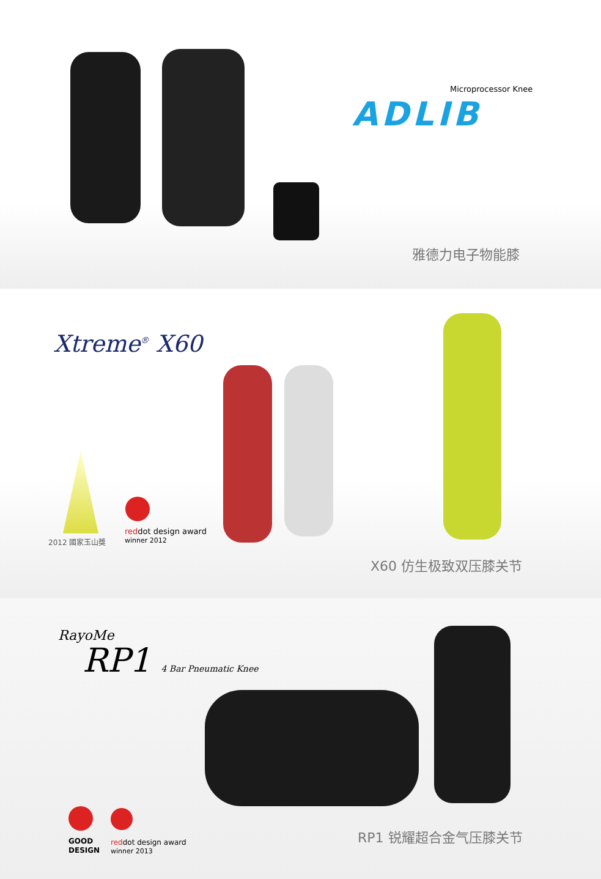Microprocessor Knee
ADLIB
雅德力电子物能膝
Xtreme<sup>®</sup> X60
2012 國家玉山獎
reddot design award
winner 2012
X60 仿生极致双压膝关节
RayoMe
RP1 4 Bar Pneumatic Knee
GOOD
DESIGN
reddot design award
winner 2013
RP1 锐耀超合金气压膝关节